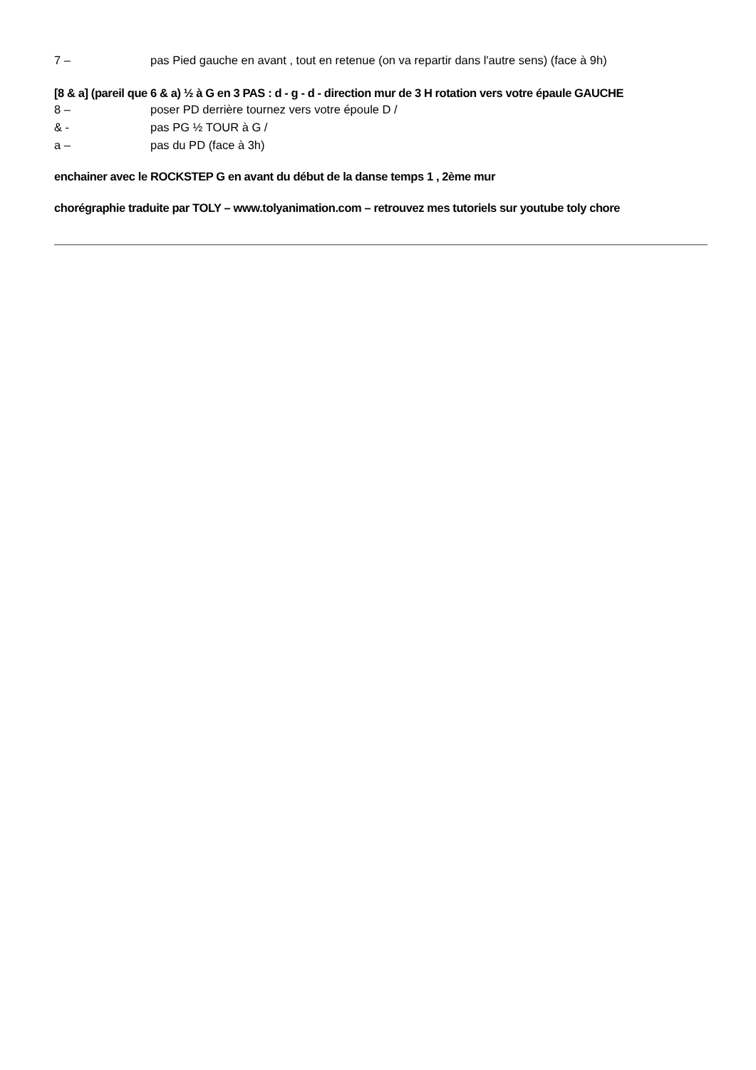7 – pas Pied gauche en avant , tout en retenue (on va repartir dans l'autre sens) (face à 9h)
[8 & a] (pareil que 6 & a) ½ à G en 3 PAS : d - g - d - direction mur de 3 H rotation vers votre épaule GAUCHE
8 – poser PD derrière tournez vers votre époule D /
& - pas PG ½ TOUR à G /
a – pas du PD (face à 3h)
enchainer avec le ROCKSTEP G en avant du début de la danse temps 1 , 2ème mur
chorégraphie traduite par TOLY – www.tolyanimation.com – retrouvez mes tutoriels sur youtube toly chore